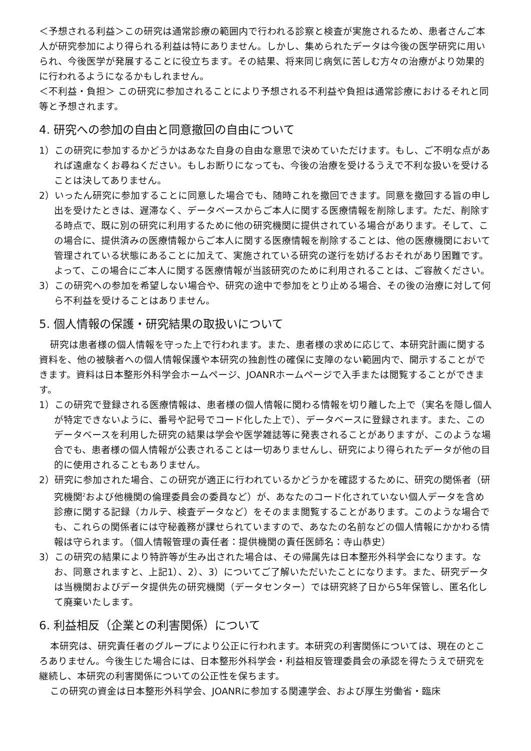＜予想される利益＞この研究は通常診療の範囲内で行われる診察と検査が実施されるため、患者さんご本人が研究参加により得られる利益は特にありません。しかし、集められたデータは今後の医学研究に用いられ、今後医学が発展することに役立ちます。その結果、将来同じ病気に苦しむ方々の治療がより効果的に行われるようになるかもしれません。
＜不利益・負担＞ この研究に参加されることにより予想される不利益や負担は通常診療におけるそれと同等と予想されます。
4. 研究への参加の自由と同意撤回の自由について
1）この研究に参加するかどうかはあなた自身の自由な意思で決めていただけます。もし、ご不明な点があれば遠慮なくお尋ねください。もしお断りになっても、今後の治療を受けるうえで不利な扱いを受けることは決してありません。
2）いったん研究に参加することに同意した場合でも、随時これを撤回できます。同意を撤回する旨の申し出を受けたときは、遅滞なく、データベースからご本人に関する医療情報を削除します。ただ、削除する時点で、既に別の研究に利用するために他の研究機関に提供されている場合があります。そして、この場合に、提供済みの医療情報からご本人に関する医療情報を削除することは、他の医療機関において管理されている状態にあることに加えて、実施されている研究の遂行を妨げるおそれがあり困難です。よって、この場合にご本人に関する医療情報が当該研究のために利用されることは、ご容赦ください。
3）この研究への参加を希望しない場合や、研究の途中で参加をとり止める場合、その後の治療に対して何ら不利益を受けることはありません。
5. 個人情報の保護・研究結果の取扱いについて
研究は患者様の個人情報を守った上で行われます。また、患者様の求めに応じて、本研究計画に関する資料を、他の被験者への個人情報保護や本研究の独創性の確保に支障のない範囲内で、開示することができます。資料は日本整形外科学会ホームページ、JOANRホームページで入手または閲覧することができます。
1）この研究で登録される医療情報は、患者様の個人情報に関わる情報を切り離した上で（実名を隠し個人が特定できないように、番号や記号でコード化した上で）、データベースに登録されます。また、このデータベースを利用した研究の結果は学会や医学雑誌等に発表されることがありますが、このような場合でも、患者様の個人情報が公表されることは一切ありませんし、研究により得られたデータが他の目的に使用されることもありません。
2）研究に参加された場合、この研究が適正に行われているかどうかを確認するために、研究の関係者（研究機関<sup>2</sup>および他機関の倫理委員会の委員など）が、あなたのコード化されていない個人データを含め診療に関する記録（カルテ、検査データなど）をそのまま閲覧することがあります。このような場合でも、これらの関係者には守秘義務が課せられていますので、あなたの名前などの個人情報にかかわる情報は守られます。（個人情報管理の責任者：提供機関の責任医師名：寺山恭史）
3）この研究の結果により特許等が生み出された場合は、その帰属先は日本整形外科学会になります。なお、同意されますと、上記1）、2）、3）についてご了解いただいたことになります。また、研究データは当機関およびデータ提供先の研究機関（データセンター）では研究終了日から5年保管し、匿名化して廃棄いたします。
6. 利益相反（企業との利害関係）について
本研究は、研究責任者のグループにより公正に行われます。本研究の利害関係については、現在のところありません。今後生じた場合には、日本整形外科学会・利益相反管理委員会の承認を得たうえで研究を継続し、本研究の利害関係についての公正性を保ちます。
この研究の資金は日本整形外科学会、JOANRに参加する関連学会、および厚生労働省・臨床